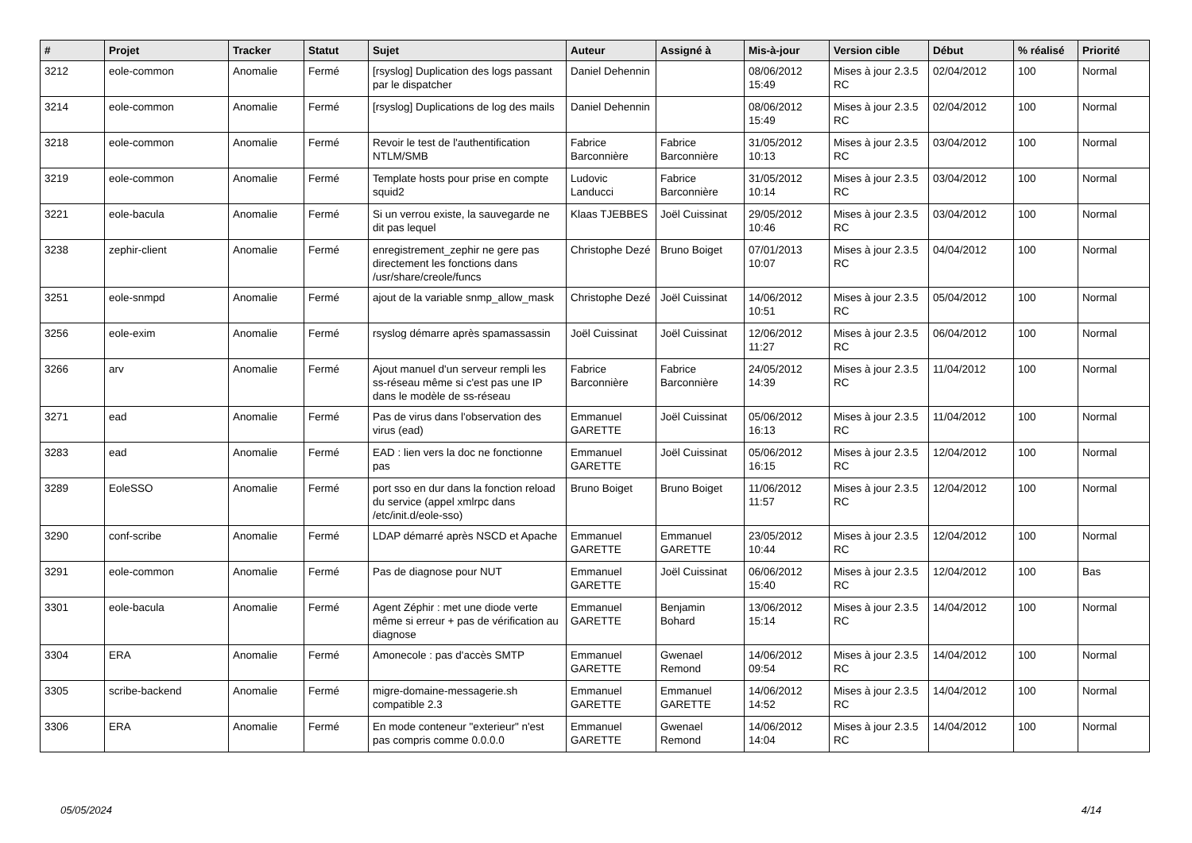| # | Projet | Tracker | Statut | Sujet | Auteur | Assigné à | Mis-à-jour | Version cible | Début | % réalisé | Priorité |
| --- | --- | --- | --- | --- | --- | --- | --- | --- | --- | --- | --- |
| 3212 | eole-common | Anomalie | Fermé | [rsyslog] Duplication des logs passant par le dispatcher | Daniel Dehennin | | 08/06/2012 15:49 | Mises à jour 2.3.5 RC | 02/04/2012 | 100 | Normal |
| 3214 | eole-common | Anomalie | Fermé | [rsyslog] Duplications de log des mails | Daniel Dehennin | | 08/06/2012 15:49 | Mises à jour 2.3.5 RC | 02/04/2012 | 100 | Normal |
| 3218 | eole-common | Anomalie | Fermé | Revoir le test de l'authentification NTLM/SMB | Fabrice Barconnière | Fabrice Barconnière | 31/05/2012 10:13 | Mises à jour 2.3.5 RC | 03/04/2012 | 100 | Normal |
| 3219 | eole-common | Anomalie | Fermé | Template hosts pour prise en compte squid2 | Ludovic Landucci | Fabrice Barconnière | 31/05/2012 10:14 | Mises à jour 2.3.5 RC | 03/04/2012 | 100 | Normal |
| 3221 | eole-bacula | Anomalie | Fermé | Si un verrou existe, la sauvegarde ne dit pas lequel | Klaas TJEBBES | Joël Cuissinat | 29/05/2012 10:46 | Mises à jour 2.3.5 RC | 03/04/2012 | 100 | Normal |
| 3238 | zephir-client | Anomalie | Fermé | enregistrement_zephir ne gere pas directement les fonctions dans /usr/share/creole/funcs | Christophe Dezé | Bruno Boiget | 07/01/2013 10:07 | Mises à jour 2.3.5 RC | 04/04/2012 | 100 | Normal |
| 3251 | eole-snmpd | Anomalie | Fermé | ajout de la variable snmp_allow_mask | Christophe Dezé | Joël Cuissinat | 14/06/2012 10:51 | Mises à jour 2.3.5 RC | 05/04/2012 | 100 | Normal |
| 3256 | eole-exim | Anomalie | Fermé | rsyslog démarre après spamassassin | Joël Cuissinat | Joël Cuissinat | 12/06/2012 11:27 | Mises à jour 2.3.5 RC | 06/04/2012 | 100 | Normal |
| 3266 | arv | Anomalie | Fermé | Ajout manuel d'un serveur rempli les ss-réseau même si c'est pas une IP dans le modèle de ss-réseau | Fabrice Barconnière | Fabrice Barconnière | 24/05/2012 14:39 | Mises à jour 2.3.5 RC | 11/04/2012 | 100 | Normal |
| 3271 | ead | Anomalie | Fermé | Pas de virus dans l'observation des virus (ead) | Emmanuel GARETTE | Joël Cuissinat | 05/06/2012 16:13 | Mises à jour 2.3.5 RC | 11/04/2012 | 100 | Normal |
| 3283 | ead | Anomalie | Fermé | EAD : lien vers la doc ne fonctionne pas | Emmanuel GARETTE | Joël Cuissinat | 05/06/2012 16:15 | Mises à jour 2.3.5 RC | 12/04/2012 | 100 | Normal |
| 3289 | EoleSSO | Anomalie | Fermé | port sso en dur dans la fonction reload du service (appel xmlrpc dans /etc/init.d/eole-sso) | Bruno Boiget | Bruno Boiget | 11/06/2012 11:57 | Mises à jour 2.3.5 RC | 12/04/2012 | 100 | Normal |
| 3290 | conf-scribe | Anomalie | Fermé | LDAP démarré après NSCD et Apache | Emmanuel GARETTE | Emmanuel GARETTE | 23/05/2012 10:44 | Mises à jour 2.3.5 RC | 12/04/2012 | 100 | Normal |
| 3291 | eole-common | Anomalie | Fermé | Pas de diagnose pour NUT | Emmanuel GARETTE | Joël Cuissinat | 06/06/2012 15:40 | Mises à jour 2.3.5 RC | 12/04/2012 | 100 | Bas |
| 3301 | eole-bacula | Anomalie | Fermé | Agent Zéphir : met une diode verte même si erreur + pas de vérification au diagnose | Emmanuel GARETTE | Benjamin Bohard | 13/06/2012 15:14 | Mises à jour 2.3.5 RC | 14/04/2012 | 100 | Normal |
| 3304 | ERA | Anomalie | Fermé | Amonecole : pas d'accès SMTP | Emmanuel GARETTE | Gwenael Remond | 14/06/2012 09:54 | Mises à jour 2.3.5 RC | 14/04/2012 | 100 | Normal |
| 3305 | scribe-backend | Anomalie | Fermé | migre-domaine-messagerie.sh compatible 2.3 | Emmanuel GARETTE | Emmanuel GARETTE | 14/06/2012 14:52 | Mises à jour 2.3.5 RC | 14/04/2012 | 100 | Normal |
| 3306 | ERA | Anomalie | Fermé | En mode conteneur "exterieur" n'est pas compris comme 0.0.0.0 | Emmanuel GARETTE | Gwenael Remond | 14/06/2012 14:04 | Mises à jour 2.3.5 RC | 14/04/2012 | 100 | Normal |
05/05/2024 4/14